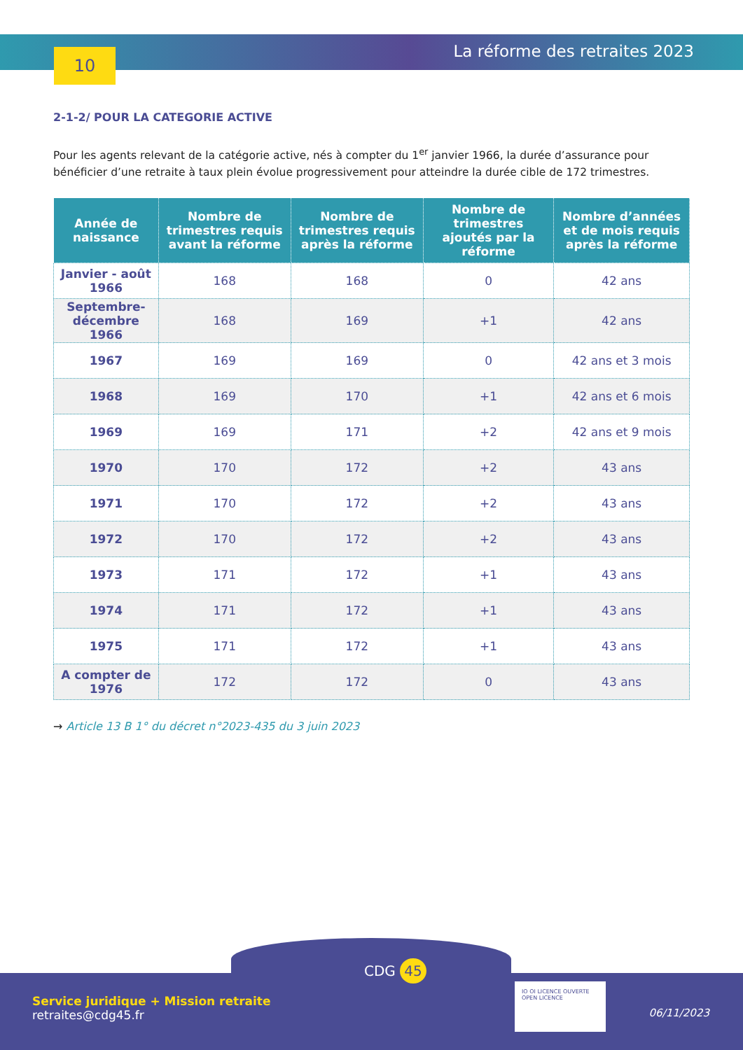10 La réforme des retraites 2023
2-1-2/ POUR LA CATEGORIE ACTIVE
Pour les agents relevant de la catégorie active, nés à compter du 1<sup>er</sup> janvier 1966, la durée d’assurance pour bénéficier d’une retraite à taux plein évolue progressivement pour atteindre la durée cible de 172 trimestres.
| Année de naissance | Nombre de trimestres requis avant la réforme | Nombre de trimestres requis après la réforme | Nombre de trimestres ajoutés par la réforme | Nombre d’années et de mois requis après la réforme |
| --- | --- | --- | --- | --- |
| Janvier - août 1966 | 168 | 168 | 0 | 42 ans |
| Septembre- décembre 1966 | 168 | 169 | +1 | 42 ans |
| 1967 | 169 | 169 | 0 | 42 ans et 3 mois |
| 1968 | 169 | 170 | +1 | 42 ans et 6 mois |
| 1969 | 169 | 171 | +2 | 42 ans et 9 mois |
| 1970 | 170 | 172 | +2 | 43 ans |
| 1971 | 170 | 172 | +2 | 43 ans |
| 1972 | 170 | 172 | +2 | 43 ans |
| 1973 | 171 | 172 | +1 | 43 ans |
| 1974 | 171 | 172 | +1 | 43 ans |
| 1975 | 171 | 172 | +1 | 43 ans |
| A compter de 1976 | 172 | 172 | 0 | 43 ans |
→ Article 13 B 1° du décret n°2023-435 du 3 juin 2023
CDG 45
Service juridique + Mission retraite
retraites@cdg45.fr
IO OI LICENCE OUVERTE
OPEN LICENCE
06/11/2023